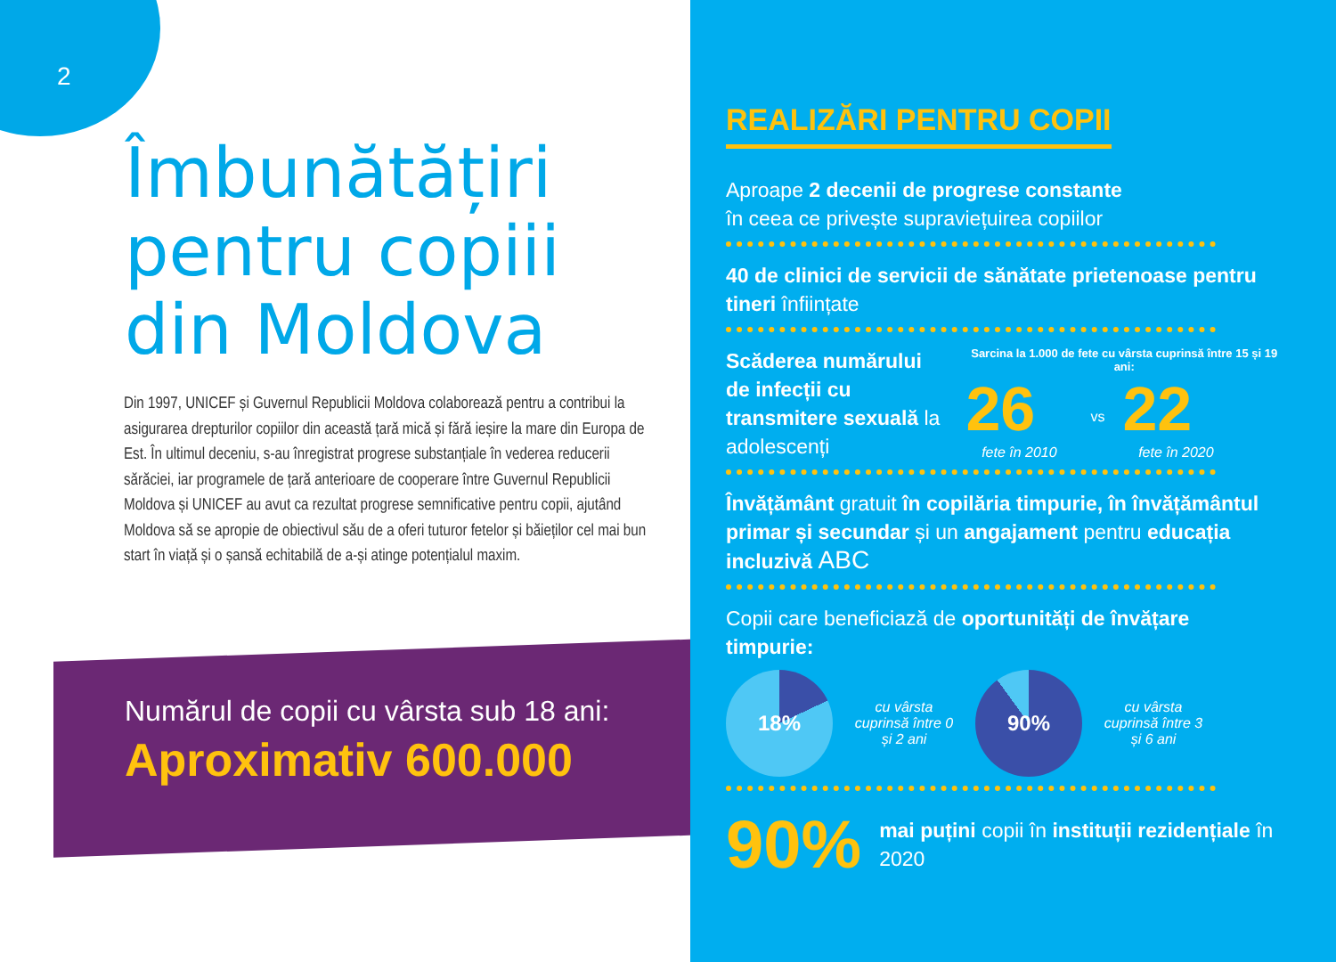2
Îmbunătățiri
pentru copiii
din Moldova
Din 1997, UNICEF și Guvernul Republicii Moldova colaborează pentru a contribui la asigurarea drepturilor copiilor din această țară mică și fără ieșire la mare din Europa de Est. În ultimul deceniu, s-au înregistrat progrese substanțiale în vederea reducerii sărăciei, iar programele de țară anterioare de cooperare între Guvernul Republicii Moldova și UNICEF au avut ca rezultat progrese semnificative pentru copii, ajutând Moldova să se apropie de obiectivul său de a oferi tuturor fetelor și băieților cel mai bun start în viață și o șansă echitabilă de a-și atinge potențialul maxim.
Numărul de copii cu vârsta sub 18 ani:
Aproximativ 600.000
REALIZĂRI PENTRU COPII
Aproape 2 decenii de progrese constante
în ceea ce privește supraviețuirea copiilor
40 de clinici de servicii de sănătate prietenoase pentru tineri înființate
Scăderea numărului de infecții cu transmitere sexuală la adolescenți
Sarcina la 1.000 de fete cu vârsta cuprinsă între 15 și 19 ani:
26
fete în 2010
vs
22
fete în 2020
Învățământ gratuit în copilăria timpurie, în învățământul primar și secundar și un angajament pentru educația incluzivă ABC
Copii care beneficiază de oportunități de învățare timpurie:
18%
cu vârsta cuprinsă între 0 și 2 ani
90%
cu vârsta cuprinsă între 3 și 6 ani
90%
mai puțini copii în instituții rezidențiale în 2020